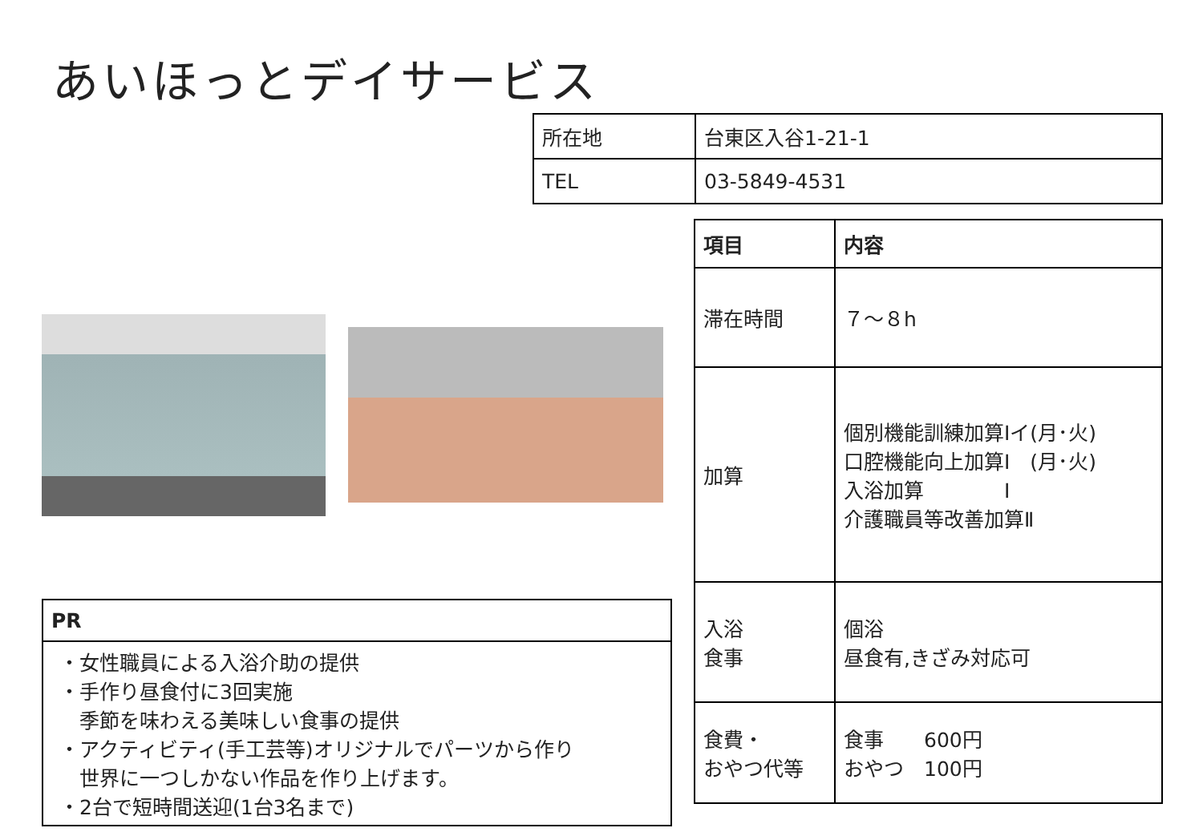あいほっとデイサービス
| 所在地 | 台東区入谷1-21-1 |
| TEL | 03-5849-4531 |
| 項目 | 内容 |
| --- | --- |
| 滞在時間 | ７～８h |
| 加算 | 個別機能訓練加算Ⅰイ(月･火) 口腔機能向上加算Ⅰ (月･火) 入浴加算 Ⅰ 介護職員等改善加算Ⅱ |
| 入浴 食事 | 個浴 昼食有,きざみ対応可 |
| 食費・ おやつ代等 | 食事 600円 おやつ 100円 |
| PR |
| --- |
| ・女性職員による入浴介助の提供 ・手作り昼食付に3回実施 季節を味わえる美味しい食事の提供 ・アクティビティ(手工芸等)オリジナルでパーツから作り 世界に一つしかない作品を作り上げます。 ・2台で短時間送迎(1台3名まで) |